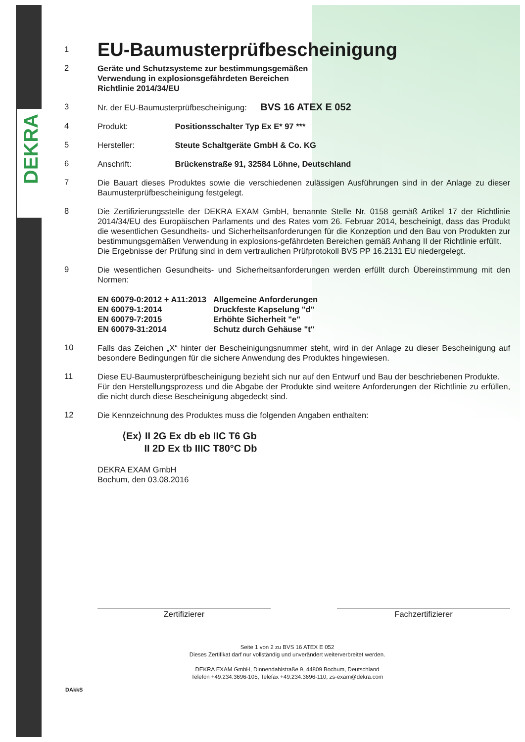DEKRA
1
EU-Baumusterprüfbescheinigung
2
Geräte und Schutzsysteme zur bestimmungsgemäßen
Verwendung in explosionsgefährdeten Bereichen
Richtlinie 2014/34/EU
3
Nr. der EU-Baumusterprüfbescheinigung: BVS 16 ATEX E 052
4
Produkt: Positionsschalter Typ Ex E* 97 ***
5
Hersteller: Steute Schaltgeräte GmbH & Co. KG
6
Anschrift: Brückenstraße 91, 32584 Löhne, Deutschland
7
Die Bauart dieses Produktes sowie die verschiedenen zulässigen Ausführungen sind in der Anlage zu dieser Baumusterprüfbescheinigung festgelegt.
8
Die Zertifizierungsstelle der DEKRA EXAM GmbH, benannte Stelle Nr. 0158 gemäß Artikel 17 der Richtlinie 2014/34/EU des Europäischen Parlaments und des Rates vom 26. Februar 2014, bescheinigt, dass das Produkt die wesentlichen Gesundheits- und Sicherheitsanforderungen für die Konzeption und den Bau von Produkten zur bestimmungsgemäßen Verwendung in explosions-gefährdeten Bereichen gemäß Anhang II der Richtlinie erfüllt.
Die Ergebnisse der Prüfung sind in dem vertraulichen Prüfprotokoll BVS PP 16.2131 EU niedergelegt.
9
Die wesentlichen Gesundheits- und Sicherheitsanforderungen werden erfüllt durch Übereinstimmung mit den Normen:
| EN 60079-0:2012 + A11:2013 | Allgemeine Anforderungen |
| EN 60079-1:2014 | Druckfeste Kapselung "d" |
| EN 60079-7:2015 | Erhöhte Sicherheit "e" |
| EN 60079-31:2014 | Schutz durch Gehäuse "t" |
10
Falls das Zeichen „X“ hinter der Bescheinigungsnummer steht, wird in der Anlage zu dieser Bescheinigung auf besondere Bedingungen für die sichere Anwendung des Produktes hingewiesen.
11
Diese EU-Baumusterprüfbescheinigung bezieht sich nur auf den Entwurf und Bau der beschriebenen Produkte.
Für den Herstellungsprozess und die Abgabe der Produkte sind weitere Anforderungen der Richtlinie zu erfüllen, die nicht durch diese Bescheinigung abgedeckt sind.
12
Die Kennzeichnung des Produktes muss die folgenden Angaben enthalten:
⟨Ex⟩ II 2G Ex db eb IIC T6 Gb
II 2D Ex tb IIIC T80°C Db
DEKRA EXAM GmbH
Bochum, den 03.08.2016
Zertifizierer Fachzertifizierer
Seite 1 von 2 zu BVS 16 ATEX E 052
Dieses Zertifikat darf nur vollständig und unverändert weiterverbreitet werden.
DEKRA EXAM GmbH, Dinnendahlstraße 9, 44809 Bochum, Deutschland
Telefon +49.234.3696-105, Telefax +49.234.3696-110, zs-exam@dekra.com
DAkkS